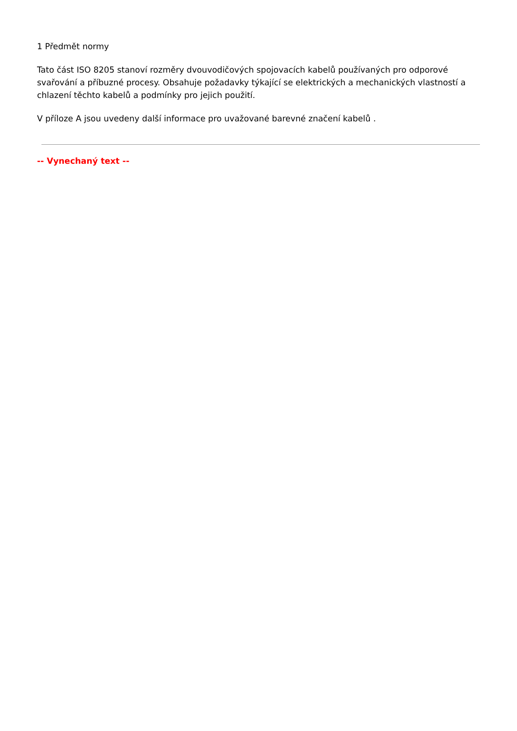1 Předmět normy
Tato část ISO 8205 stanoví rozměry dvouvodičových spojovacích kabelů používaných pro odporové svařování a příbuzné procesy. Obsahuje požadavky týkající se elektrických a mechanických vlastností a chlazení těchto kabelů a podmínky pro jejich použití.
V příloze A jsou uvedeny další informace pro uvažované barevné značení kabelů .
-- Vynechaný text --